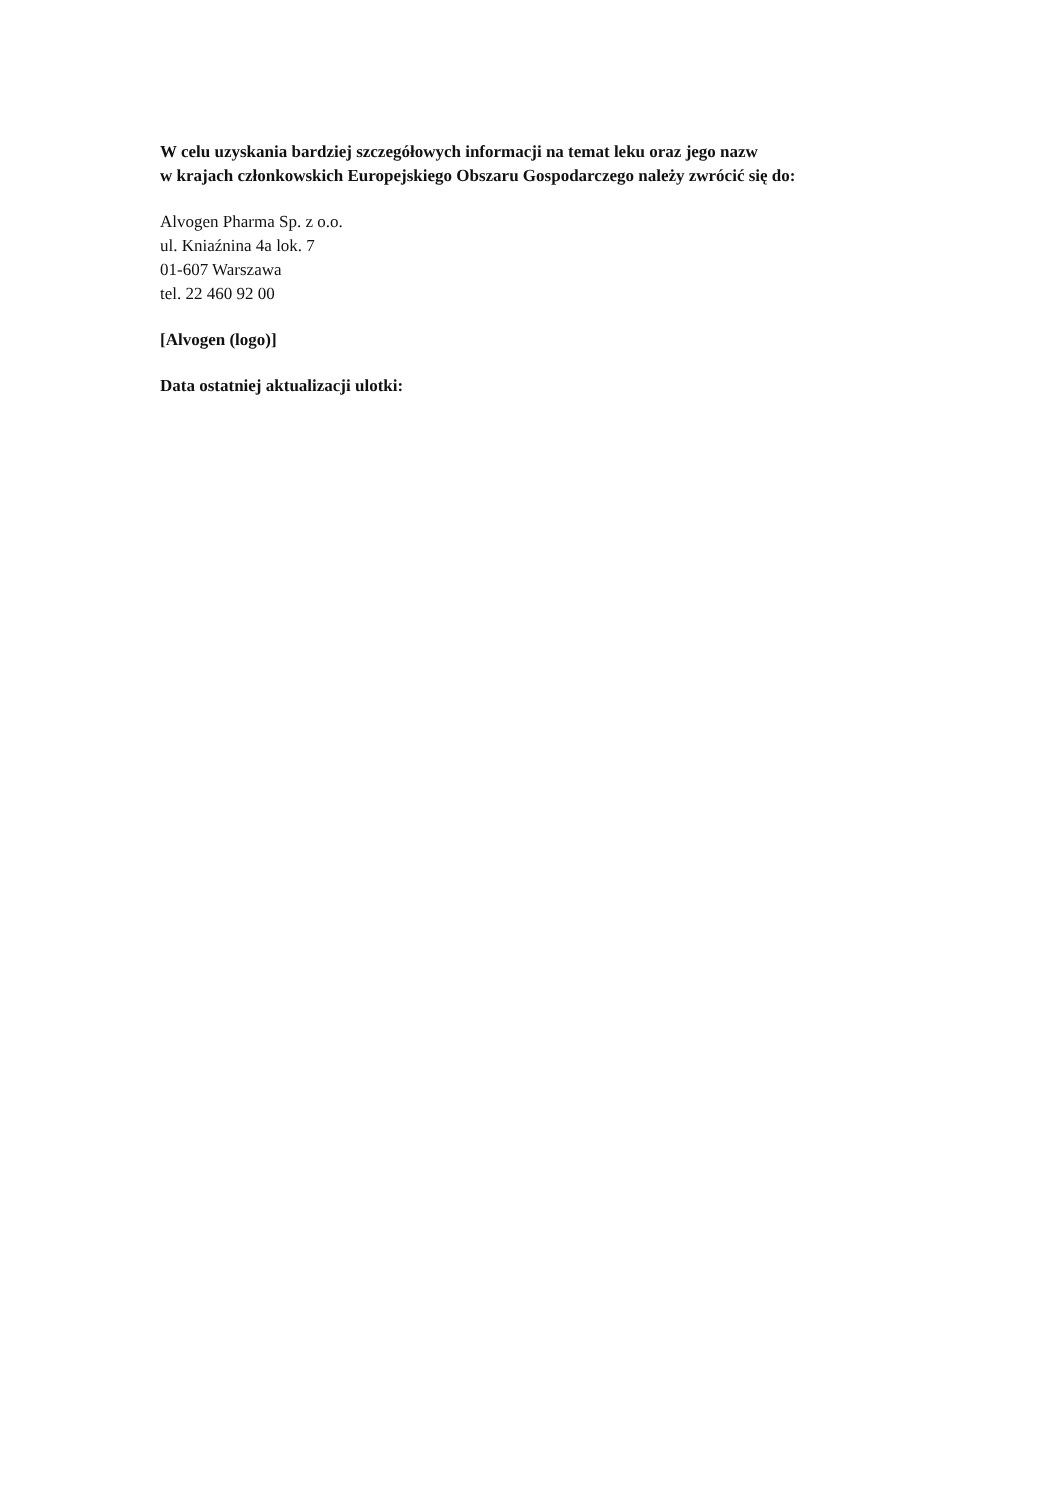W celu uzyskania bardziej szczegółowych informacji na temat leku oraz jego nazw
w krajach członkowskich Europejskiego Obszaru Gospodarczego należy zwrócić się do:
Alvogen Pharma Sp. z o.o.
ul. Kniaźnina 4a lok. 7
01-607 Warszawa
tel. 22 460 92 00
[Alvogen (logo)]
Data ostatniej aktualizacji ulotki: